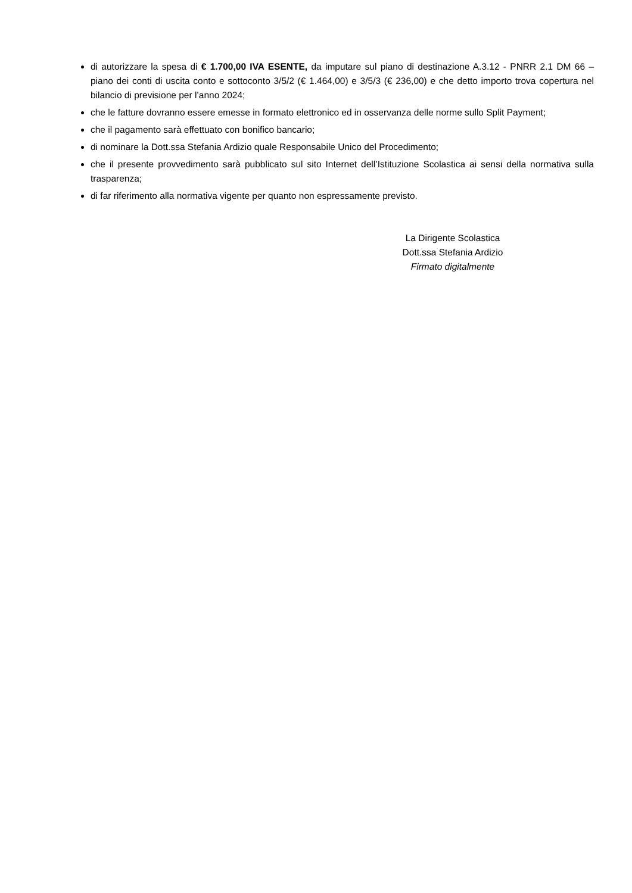di autorizzare la spesa di € 1.700,00 IVA ESENTE, da imputare sul piano di destinazione A.3.12 - PNRR 2.1 DM 66 – piano dei conti di uscita conto e sottoconto 3/5/2 (€ 1.464,00) e 3/5/3 (€ 236,00) e che detto importo trova copertura nel bilancio di previsione per l’anno 2024;
che le fatture dovranno essere emesse in formato elettronico ed in osservanza delle norme sullo Split Payment;
che il pagamento sarà effettuato con bonifico bancario;
di nominare la Dott.ssa Stefania Ardizio quale Responsabile Unico del Procedimento;
che il presente provvedimento sarà pubblicato sul sito Internet dell’Istituzione Scolastica ai sensi della normativa sulla trasparenza;
di far riferimento alla normativa vigente per quanto non espressamente previsto.
La Dirigente Scolastica
Dott.ssa Stefania Ardizio
Firmato digitalmente